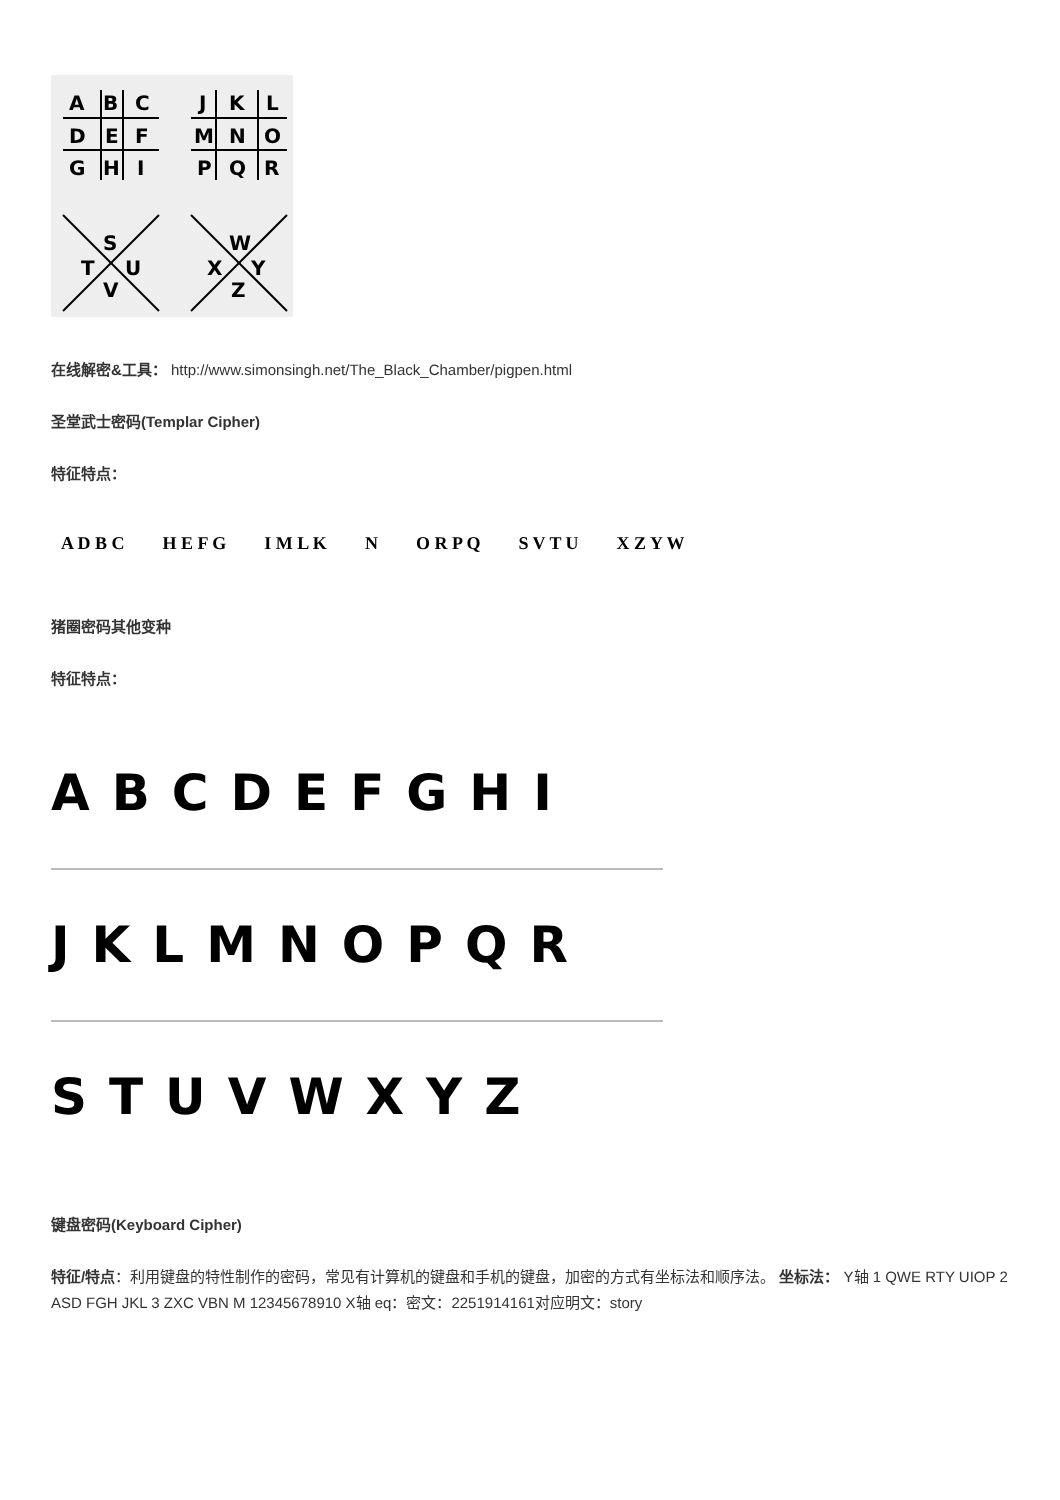A
B
C
D
E
F
G
H
I
J
K
L
M
N
O
P
Q
R
S
T
U
V
W
X
Y
Z
在线解密&工具： http://www.simonsingh.net/The_Black_Chamber/pigpen.html
圣堂武士密码(Templar Cipher)
特征特点：
A D B C H E F G I M L K N O R P Q S V T U X Z Y W
猪圈密码其他变种
特征特点：
ABCDEFGHI
JKLMNOPQR
STUVWXYZ
键盘密码(Keyboard Cipher)
特征/特点：利用键盘的特性制作的密码，常见有计算机的键盘和手机的键盘，加密的方式有坐标法和顺序法。 坐标法： Y轴 1 QWE RTY UIOP 2 ASD FGH JKL 3 ZXC VBN M 12345678910 X轴 eq：密文：2251914161对应明文：story